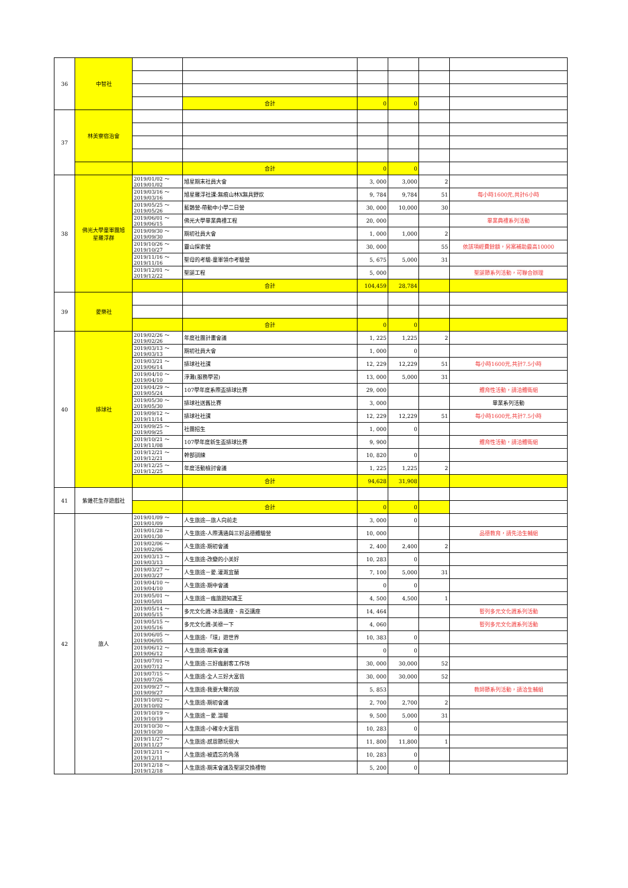| 36 | 中智社 | | | | | | |
| | | | 合計 | 0 | 0 | | |
| 37 | 林美寮宿治會 | | | | | | |
| | | | 合計 | 0 | 0 | | |
| 38 | 佛光大學童軍團旭 星羅浮群 | 2019/01/02 ～ 2019/01/02 | 旭星期末社員大會 | 3, 000 | 3,000 | 2 | |
| | | 2019/03/16 ～ 2019/03/16 | 旭星羅浮社課:無痕山林X無具野炊 | 9, 784 | 9,784 | 51 | 每小時1600元,共計6小時 |
| | | 2019/05/25 ～ 2019/05/26 | 藍鵲營-帶動中小學二日營 | 30, 000 | 10,000 | 30 | |
| | | 2019/06/01 ～ 2019/06/15 | 佛光大學畢業典禮工程 | 20, 000 | | | 畢業典禮系列活動 |
| | | 2019/09/30 ～ 2019/09/30 | 期初社員大會 | 1, 000 | 1,000 | 2 | |
| | | 2019/10/26 ～ 2019/10/27 | 靈山探索營 | 30, 000 | | 55 | 依該項經費餘額，另案補助最高10000 |
| | | 2019/11/16 ～ 2019/11/16 | 聖母的考驗-童軍領巾考驗營 | 5, 675 | 5,000 | 31 | |
| | | 2019/12/01 ～ 2019/12/22 | 聖誕工程 | 5, 000 | | | 聖誕節系列活動，可聯合辦理 |
| | | | 合計 | 104,459 | 28,784 | | |
| 39 | 愛樂社 | | | | | | |
| | | | 合計 | 0 | 0 | | |
| 40 | 排球社 | 2019/02/26 ～ 2019/02/26 | 年度社團計畫會議 | 1, 225 | 1,225 | 2 | |
| | | 2019/03/13 ～ 2019/03/13 | 期初社員大會 | 1, 000 | 0 | | |
| | | 2019/03/21 ～ 2019/06/14 | 排球社社課 | 12, 229 | 12,229 | 51 | 每小時1600元,共計7.5小時 |
| | | 2019/04/10 ～ 2019/04/10 | 淨灘(服務學習) | 13, 000 | 5,000 | 31 | |
| | | 2019/04/29 ～ 2019/05/24 | 107學年度系際盃排球比賽 | 29, 000 | | | 體育性活動，請洽體衛組 |
| | | 2019/05/30 ～ 2019/05/30 | 排球社送舊比賽 | 3, 000 | | | 畢業系列活動 |
| | | 2019/09/12 ～ 2019/11/14 | 排球社社課 | 12, 229 | 12,229 | 51 | 每小時1600元,共計7.5小時 |
| | | 2019/09/25 ～ 2019/09/25 | 社團招生 | 1, 000 | 0 | | |
| | | 2019/10/21 ～ 2019/11/08 | 107學年度新生盃排球比賽 | 9, 900 | | | 體育性活動，請洽體衛組 |
| | | 2019/12/21 ～ 2019/12/21 | 幹部訓練 | 10, 820 | 0 | | |
| | | 2019/12/25 ～ 2019/12/25 | 年度活動檢討會議 | 1, 225 | 1,225 | 2 | |
| | | | 合計 | 94,628 | 31,908 | | |
| 41 | 紫錐花生存遊戲社 | | | | | | |
| | | | 合計 | 0 | 0 | | |
| 42 | 旅人 | 2019/01/09 ～ 2019/01/09 | 人生旅途—旅人向前走 | 3, 000 | 0 | | |
| | | 2019/01/28 ～ 2019/01/30 | 人生旅途-人際溝通與三好品德體驗營 | 10, 000 | | | 品德教育，請先洽生輔組 |
| | | 2019/02/06 ～ 2019/02/06 | 人生旅途-期初會議 | 2, 400 | 2,400 | 2 | |
| | | 2019/03/13 ～ 2019/03/13 | 人生旅途-改變的小美好 | 10, 283 | 0 | | |
| | | 2019/03/27 ～ 2019/03/27 | 人生旅途－愛.灌溉宜蘭 | 7, 100 | 5,000 | 31 | |
| | | 2019/04/10 ～ 2019/04/10 | 人生旅途-期中會議 | 0 | 0 | | |
| | | 2019/05/01 ～ 2019/05/01 | 人生旅途－瘋旅遊知識王 | 4, 500 | 4,500 | 1 | |
| | | 2019/05/14 ～ 2019/05/15 | 多元文化週-冰島講座、肯亞講座 | 14, 464 | | | 暫列多元文化週系列活動 |
| | | 2019/05/15 ～ 2019/05/16 | 多元文化週-美祿一下 | 4, 060 | | | 暫列多元文化週系列活動 |
| | | 2019/06/05 ～ 2019/06/05 | 人生旅途-「環」遊世界 | 10, 383 | 0 | | |
| | | 2019/06/12 ～ 2019/06/12 | 人生旅途-期末會議 | 0 | 0 | | |
| | | 2019/07/01 ～ 2019/07/12 | 人生旅途-三好瘋創客工作坊 | 30, 000 | 30,000 | 52 | |
| | | 2019/07/15 ～ 2019/07/26 | 人生旅途-全人三好大富翁 | 30, 000 | 30,000 | 52 | |
| | | 2019/09/27 ～ 2019/09/27 | 人生旅途-我要大聲的說 | 5, 853 | | | 教師節系列活動，請洽生輔組 |
| | | 2019/10/02 ～ 2019/10/02 | 人生旅途-期初會議 | 2, 700 | 2,700 | 2 | |
| | | 2019/10/19 ～ 2019/10/19 | 人生旅途－愛.溫暖 | 9, 500 | 5,000 | 31 | |
| | | 2019/10/30 ～ 2019/10/30 | 人生旅途-小確幸大富翁 | 10, 283 | 0 | | |
| | | 2019/11/27 ～ 2019/11/27 | 人生旅途-感恩節玩很大 | 11, 800 | 11,800 | 1 | |
| | | 2019/12/11 ～ 2019/12/11 | 人生旅途-被遺忘的角落 | 10, 283 | 0 | | |
| | | 2019/12/18 ～ 2019/12/18 | 人生旅途-期末會議及聖誕交換禮物 | 5, 200 | 0 | | |